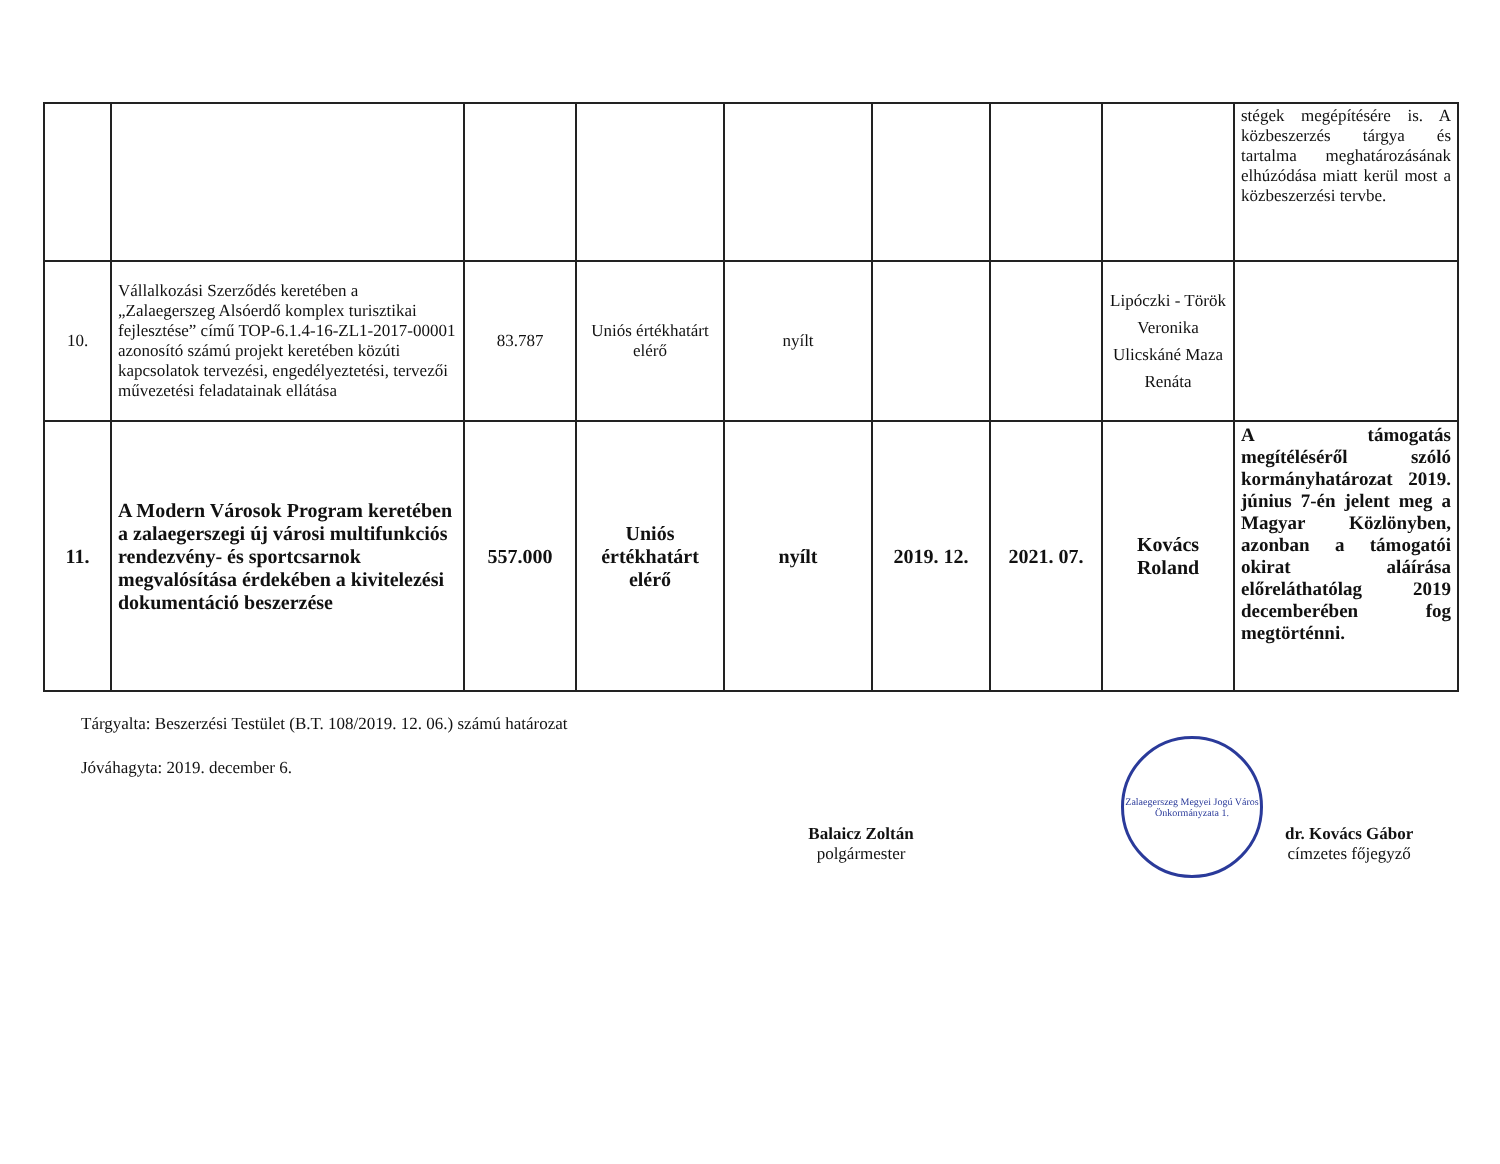| | | | | | | | | stégek megépítésére is. A közbeszerzés tárgya és tartalma meghatározásának elhúzódása miatt kerül most a közbeszerzési tervbe. |
| 10. | Vállalkozási Szerződés keretében a „Zalaegerszeg Alsóerdő komplex turisztikai fejlesztése” című TOP-6.1.4-16-ZL1-2017-00001 azonosító számú projekt keretében közúti kapcsolatok tervezési, engedélyeztetési, tervezői művezetési feladatainak ellátása | 83.787 | Uniós értékhatárt elérő | nyílt | | | Lipóczki - Török Veronika Ulicskáné Maza Renáta | |
| 11. | A Modern Városok Program keretében a zalaegerszegi új városi multifunkciós rendezvény- és sportcsarnok megvalósítása érdekében a kivitelezési dokumentáció beszerzése | 557.000 | Uniós értékhatárt elérő | nyílt | 2019. 12. | 2021. 07. | Kovács Roland | A támogatás megítéléséről szóló kormányhatározat 2019. június 7-én jelent meg a Magyar Közlönyben, azonban a támogatói okirat aláírása előreláthatólag 2019 decemberében fog megtörténni. |
Tárgyalta: Beszerzési Testület (B.T. 108/2019. 12. 06.) számú határozat
Jóváhagyta: 2019. december 6.
Balaicz Zoltán
polgármester
Zalaegerszeg Megyei Jogú Város Önkormányzata 1.
dr. Kovács Gábor
címzetes főjegyző